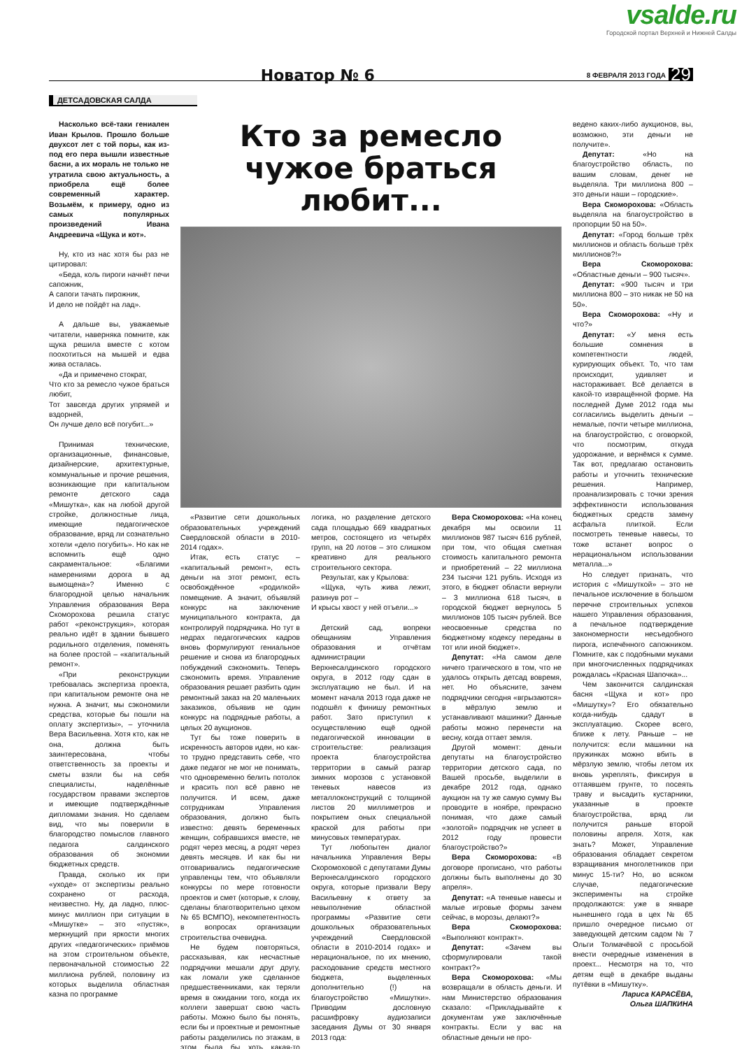vsalde.ru
Городской портал Верхней и Нижней Салды
Новатор № 6 8 ФЕВРАЛЯ 2013 ГОДА 29
ДЕТСАДОВСКАЯ САЛДА
Насколько всё-таки гениален Иван Крылов. Прошло больше двухсот лет с той поры, как из-под его пера вышли известные басни, а их мораль не только не утратила свою актуальность, а приобрела ещё более современный характер. Возьмём, к примеру, одно из самых популярных произведений Ивана Андреевича «Щука и кот».
Ну, кто из нас хотя бы раз не цитировал:
«Беда, коль пироги начнёт печи сапожник,
А сапоги тачать пирожник,
И дело не пойдёт на лад».
А дальше вы, уважаемые читатели, наверняка помните, как щука решила вместе с котом поохотиться на мышей и едва жива осталась.
«Да и примечено стократ,
Что кто за ремесло чужое браться любит,
Тот завсегда других упрямей и вздорней,
Он лучше дело всё погубит...»
Принимая технические, организационные, финансовые, дизайнерские, архитектурные, коммунальные и прочие решения, возникающие при капитальном ремонте детского сада «Мишутка», как на любой другой стройке, должностные лица, имеющие педагогическое образование, вряд ли сознательно хотели «дело погубить». Но как не вспомнить ещё одно сакраментальное: «Благими намерениями дорога в ад вымощена»? Именно с благородной целью начальник Управления образования Вера Скоморохова решила статус работ «реконструкция», которая реально идёт в здании бывшего родильного отделения, поменять на более простой – «капитальный ремонт».
«При реконструкции требовалась экспертиза проекта, при капитальном ремонте она не нужна. А значит, мы сэкономили средства, которые бы пошли на оплату экспертизы», – уточнила Вера Васильевна. Хотя кто, как не она, должна быть заинтересована, чтобы ответственность за проекты и сметы взяли бы на себя специалисты, наделённые государством правами экспертов и имеющие подтверждённые дипломами знания. Но сделаем вид, что мы поверили в благородство помыслов главного педагога салдинского образования об экономии бюджетных средств.
Правда, сколько их при «уходе» от экспертизы реально сохранено от расхода, неизвестно. Ну, да ладно, плюс-минус миллион при ситуации в «Мишутке» – это «пустяк», меркнущий при яркости многих других «педагогических» приёмов на этом строительном объекте, первоначальной стоимостью 22 миллиона рублей, половину из которых выделила областная казна по программе
Кто за ремесло
чужое браться любит...
«Развитие сети дошкольных образовательных учреждений Свердловской области в 2010-2014 годах».
Итак, есть статус – «капитальный ремонт», есть деньги на этот ремонт, есть освобождённое «родилкой» помещение. А значит, объявляй конкурс на заключение муниципального контракта, да контролируй подрядчика. Но тут в недрах педагогических кадров вновь формулируют гениальное решение и снова из благородных побуждений сэкономить. Теперь сэкономить время. Управление образования решает разбить один ремонтный заказ на 20 маленьких заказиков, объявив не один конкурс на подрядные работы, а целых 20 аукционов.
Тут бы тоже поверить в искренность авторов идеи, но как-то трудно представить себе, что даже педагог не мог не понимать, что одновременно белить потолок и красить пол всё равно не получится. И всем, даже сотрудникам Управления образования, должно быть известно: девять беременных женщин, собравшихся вместе, не родят через месяц, а родят через девять месяцев. И как бы ни отговаривались педагогические управленцы тем, что объявляли конкурсы по мере готовности проектов и смет (которые, к слову, сделаны благотворительно цехом № 65 ВСМПО), некомпетентность в вопросах организации строительства очевидна.
Не будем повторяться, рассказывая, как несчастные подрядчики мешали друг другу, как ломали уже сделанное предшественниками, как теряли время в ожидании того, когда их коллеги завершат свою часть работы. Можно было бы понять, если бы и проектные и ремонтные работы разделились по этажам, в этом была бы хоть какая-то логика, но разделение детского сада площадью 669 квадратных метров, состоящего из четырёх групп, на 20 лотов – это слишком креативно для реального строительного сектора.
Результат, как у Крылова:
«Щука, чуть жива лежит, разинув рот –
И крысы хвост у ней отъели...»
Детский сад, вопреки обещаниям Управления образования и отчётам администрации Верхнесалдинского городского округа, в 2012 году сдан в эксплуатацию не был. И на момент начала 2013 года даже не подошёл к финишу ремонтных работ. Зато приступил к осуществлению ещё одной педагогической инновации в строительстве: реализация проекта благоустройства территории в самый разгар зимних морозов с установкой теневых навесов из металлоконструкций с толщиной листов 20 миллиметров и покрытием оных специальной краской для работы при минусовых температурах.
Тут любопытен диалог начальника Управления Веры Скоромоховой с депутатами Думы Верхнесалдинского городского округа, которые призвали Веру Васильевну к ответу за невыполнение областной программы «Развитие сети дошкольных образовательных учреждений Свердловской области в 2010-2014 годах» и нерациональное, по их мнению, расходование средств местного бюджета, выделенных дополнительно (!) на благоустройство «Мишутки». Приводим дословную расшифровку аудиозаписи заседания Думы от 30 января 2013 года:
Вера Скоморохова: «На конец декабря мы освоили 11 миллионов 987 тысяч 616 рублей, при том, что общая сметная стоимость капитального ремонта и приобретений – 22 миллиона 234 тысячи 121 рубль. Исходя из этого, в бюджет области вернули – 3 миллиона 618 тысяч, в городской бюджет вернулось 5 миллионов 105 тысяч рублей. Все неосвоенные средства по бюджетному кодексу переданы в тот или иной бюджет».
Депутат: «На самом деле ничего трагического в том, что не удалось открыть детсад вовремя, нет. Но объясните, зачем подрядчики сегодня «вгрызаются» в мёрзлую землю и устанавливают машинки? Данные работы можно перенести на весну, когда оттает земля.
Другой момент: деньги депутаты на благоустройство территории детского сада, по Вашей просьбе, выделили в декабре 2012 года, однако аукцион на ту же самую сумму Вы проводите в ноябре, прекрасно понимая, что даже самый «золотой» подрядчик не успеет в 2012 году провести благоустройство?»
Вера Скоморохова: «В договоре прописано, что работы должны быть выполнены до 30 апреля».
Депутат: «А теневые навесы и малые игровые формы зачем сейчас, в морозы, делают?»
Вера Скоморохова: «Выполняют контракт».
Депутат: «Зачем вы сформулировали такой контракт?»
Вера Скоморохова: «Мы возвращали в область деньги. И нам Министерство образования сказало: «Прикладывайте к документам уже заключённые контракты. Если у вас на областные деньги не про-
ведено каких-либо аукционов, вы, возможно, эти деньги не получите».
Депутат: «Но на благоустройство область, по вашим словам, денег не выделяла. Три миллиона 800 – это деньги наши – городские».
Вера Скоморохова: «Область выделяла на благоустройство в пропорции 50 на 50».
Депутат: «Город больше трёх миллионов и область больше трёх миллионов?!»
Вера Скоморохова: «Областные деньги – 900 тысяч».
Депутат: «900 тысяч и три миллиона 800 – это никак не 50 на 50».
Вера Скоморохова: «Ну и что?»
Депутат: «У меня есть большие сомнения в компетентности людей, курирующих объект. То, что там происходит, удивляет и настораживает. Всё делается в какой-то извращённой форме. На последней Думе 2012 года мы согласились выделить деньги – немалые, почти четыре миллиона, на благоустройство, с оговоркой, что посмотрим, откуда удорожание, и вернёмся к сумме. Так вот, предлагаю остановить работы и уточнить технические решения. Например, проанализировать с точки зрения эффективности использования бюджетных средств замену асфальта плиткой. Если посмотреть теневые навесы, то тоже встанет вопрос о нерациональном использовании металла...»
Но следует признать, что история с «Мишуткой» – это не печальное исключение в большом перечне строительных успехов нашего Управления образования, а печальное подтверждение закономерности несъедобного пирога, испечённого сапожником. Помните, как с подобными муками при многочисленных подрядчиках рождалась «Красная Шапочка»...
Чем закончится салдинская басня «Щука и кот» про «Мишутку»? Его обязательно когда-нибудь сдадут в эксплуатацию. Скорее всего, ближе к лету. Раньше – не получится: если машинки на пружинках можно вбить в мёрзлую землю, чтобы летом их вновь укреплять, фиксируя в оттаявшем грунте, то посеять траву и высадить кустарники, указанные в проекте благоустройства, вряд ли получится раньше второй половины апреля. Хотя, как знать? Может, Управление образования обладает секретом взращивания многолетников при минус 15-ти? Но, во всяком случае, педагогические эксперименты на стройке продолжаются: уже в январе нынешнего года в цех № 65 пришло очередное письмо от заведующей детским садом № 7 Ольги Толмачёвой с просьбой внести очередные изменения в проект... Несмотря на то, что детям ещё в декабре выданы путёвки в «Мишутку».
Лариса КАРАСЁВА,
Ольга ШАПКИНА